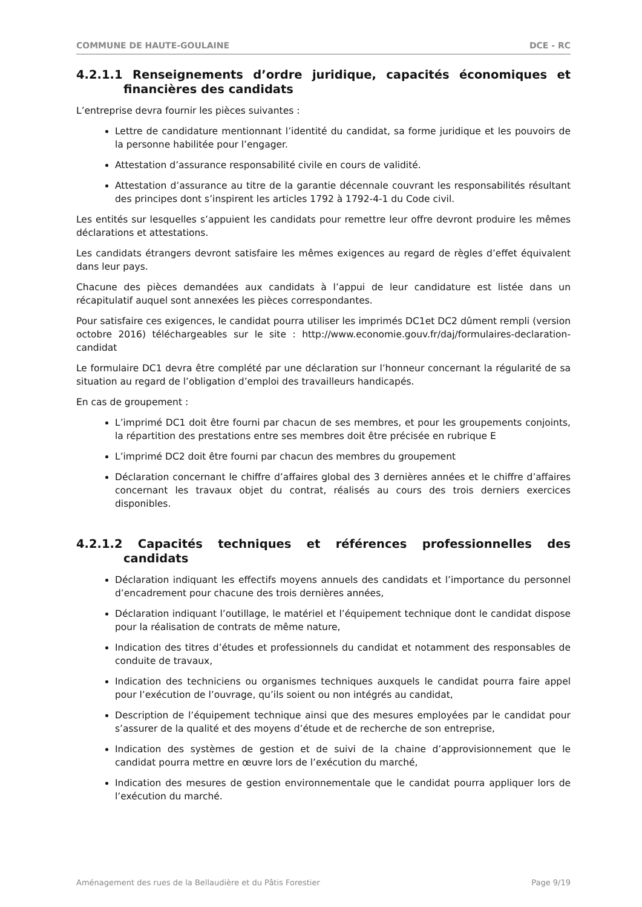COMMUNE DE HAUTE-GOULAINE DCE - RC
4.2.1.1 Renseignements d’ordre juridique, capacités économiques et financières des candidats
L’entreprise devra fournir les pièces suivantes :
Lettre de candidature mentionnant l’identité du candidat, sa forme juridique et les pouvoirs de la personne habilitée pour l’engager.
Attestation d’assurance responsabilité civile en cours de validité.
Attestation d’assurance au titre de la garantie décennale couvrant les responsabilités résultant des principes dont s’inspirent les articles 1792 à 1792-4-1 du Code civil.
Les entités sur lesquelles s’appuient les candidats pour remettre leur offre devront produire les mêmes déclarations et attestations.
Les candidats étrangers devront satisfaire les mêmes exigences au regard de règles d’effet équivalent dans leur pays.
Chacune des pièces demandées aux candidats à l’appui de leur candidature est listée dans un récapitulatif auquel sont annexées les pièces correspondantes.
Pour satisfaire ces exigences, le candidat pourra utiliser les imprimés DC1et DC2 dûment rempli (version octobre 2016) téléchargeables sur le site : http://www.economie.gouv.fr/daj/formulaires-declaration-candidat
Le formulaire DC1 devra être complété par une déclaration sur l’honneur concernant la régularité de sa situation au regard de l’obligation d’emploi des travailleurs handicapés.
En cas de groupement :
L’imprimé DC1 doit être fourni par chacun de ses membres, et pour les groupements conjoints, la répartition des prestations entre ses membres doit être précisée en rubrique E
L’imprimé DC2 doit être fourni par chacun des membres du groupement
Déclaration concernant le chiffre d’affaires global des 3 dernières années et le chiffre d’affaires concernant les travaux objet du contrat, réalisés au cours des trois derniers exercices disponibles.
4.2.1.2 Capacités techniques et références professionnelles des candidats
Déclaration indiquant les effectifs moyens annuels des candidats et l’importance du personnel d’encadrement pour chacune des trois dernières années,
Déclaration indiquant l’outillage, le matériel et l’équipement technique dont le candidat dispose pour la réalisation de contrats de même nature,
Indication des titres d’études et professionnels du candidat et notamment des responsables de conduite de travaux,
Indication des techniciens ou organismes techniques auxquels le candidat pourra faire appel pour l’exécution de l’ouvrage, qu’ils soient ou non intégrés au candidat,
Description de l’équipement technique ainsi que des mesures employées par le candidat pour s’assurer de la qualité et des moyens d’étude et de recherche de son entreprise,
Indication des systèmes de gestion et de suivi de la chaine d’approvisionnement que le candidat pourra mettre en œuvre lors de l’exécution du marché,
Indication des mesures de gestion environnementale que le candidat pourra appliquer lors de l’exécution du marché.
Aménagement des rues de la Bellaudière et du Pâtis Forestier Page 9/19